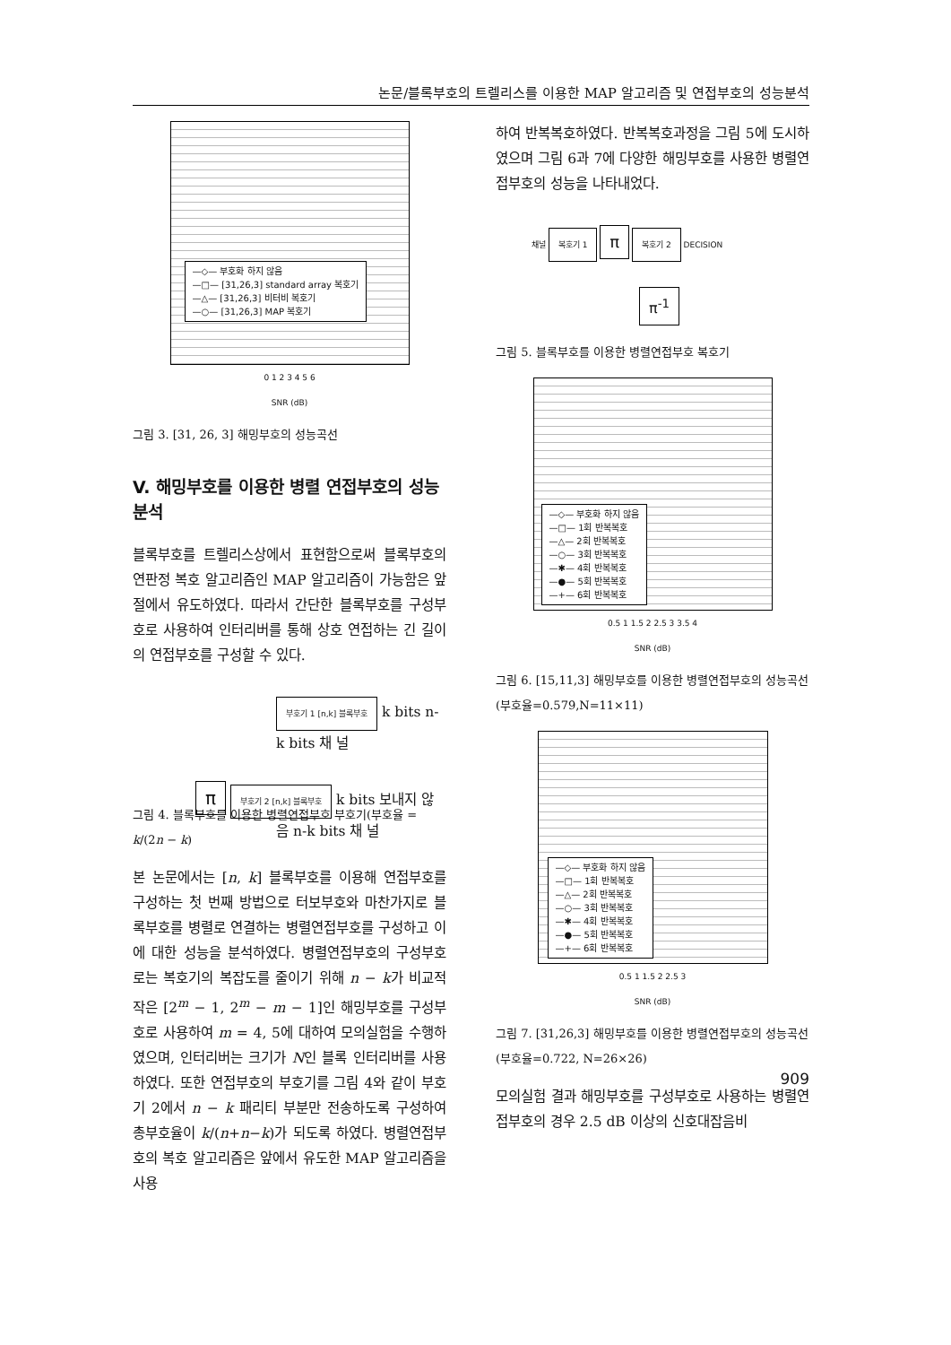논문/블록부호의 트렐리스를 이용한 MAP 알고리즘 및 연접부호의 성능분석
—◇— 부호화 하지 않음
—□— [31,26,3] standard array 복호기
—△— [31,26,3] 비터비 복호기
—○— [31,26,3] MAP 복호기
0 1 2 3 4 5 6
SNR (dB)
그림 3. [31, 26, 3] 해밍부호의 성능곡선
V. 해밍부호를 이용한 병렬 연접부호의 성능분석
블록부호를 트렐리스상에서 표현함으로써 블록부호의 연판정 복호 알고리즘인 MAP 알고리즘이 가능함은 앞절에서 유도하였다. 따라서 간단한 블록부호를 구성부호로 사용하여 인터리버를 통해 상호 연접하는 긴 길이의 연접부호를 구성할 수 있다.
부호기 1 [n,k] 블록부호 k bits n-k bits 채 널
π 부호기 2 [n,k] 블록부호 k bits 보내지 않음 n-k bits 채 널
그림 4. 블록부호를 이용한 병렬연접부호 부호기(부호율 = k/(2n − k)
본 논문에서는 [n, k] 블록부호를 이용해 연접부호를 구성하는 첫 번째 방법으로 터보부호와 마찬가지로 블록부호를 병렬로 연결하는 병렬연접부호를 구성하고 이에 대한 성능을 분석하였다. 병렬연접부호의 구성부호로는 복호기의 복잡도를 줄이기 위해 n − k가 비교적 작은 [2<sup>m</sup> − 1, 2<sup>m</sup> − m − 1]인 해밍부호를 구성부호로 사용하여 m = 4, 5에 대하여 모의실험을 수행하였으며, 인터리버는 크기가 N인 블록 인터리버를 사용하였다. 또한 연접부호의 부호기를 그림 4와 같이 부호기 2에서 n − k 패리티 부분만 전송하도록 구성하여 총부호율이 k/(n+n−k)가 되도록 하였다. 병렬연접부호의 복호 알고리즘은 앞에서 유도한 MAP 알고리즘을 사용
하여 반복복호하였다. 반복복호과정을 그림 5에 도시하였으며 그림 6과 7에 다양한 해밍부호를 사용한 병렬연접부호의 성능을 나타내었다.
채널 복호기 1 π 복호기 2 DECISION
π<sup>-1</sup>
그림 5. 블록부호를 이용한 병렬연접부호 복호기
—◇— 부호화 하지 않음
—□— 1회 반복복호
—△— 2회 반복복호
—○— 3회 반복복호
—✱— 4회 반복복호
—●— 5회 반복복호
—+— 6회 반복복호
0.5 1 1.5 2 2.5 3 3.5 4
SNR (dB)
그림 6. [15,11,3] 해밍부호를 이용한 병렬연접부호의 성능곡선(부호율=0.579,N=11×11)
—◇— 부호화 하지 않음
—□— 1회 반복복호
—△— 2회 반복복호
—○— 3회 반복복호
—✱— 4회 반복복호
—●— 5회 반복복호
—+— 6회 반복복호
0.5 1 1.5 2 2.5 3
SNR (dB)
그림 7. [31,26,3] 해밍부호를 이용한 병렬연접부호의 성능곡선(부호율=0.722, N=26×26)
모의실험 결과 해밍부호를 구성부호로 사용하는 병렬연접부호의 경우 2.5 dB 이상의 신호대잡음비
909